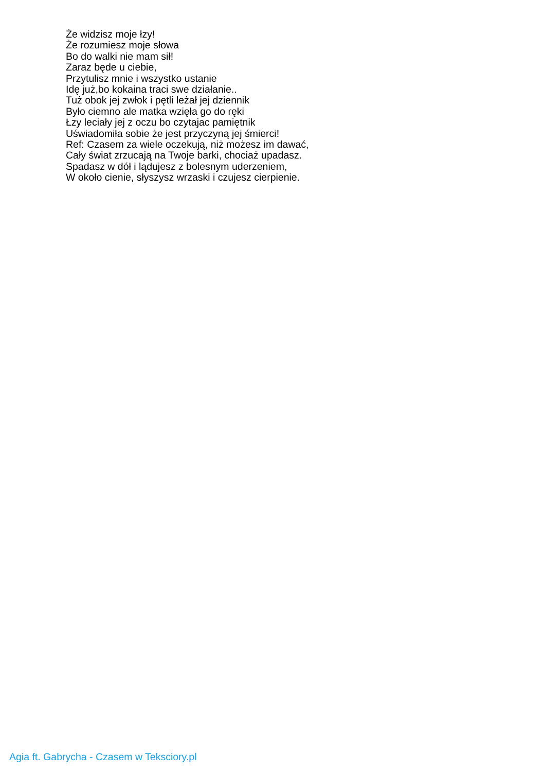Że widzisz moje łzy!
Że rozumiesz moje słowa
Bo do walki nie mam sił!
Zaraz będe u ciebie,
Przytulisz mnie i wszystko ustanie
Idę już,bo kokaina traci swe działanie..
Tuż obok jej zwłok i pętli leżał jej dziennik
Było ciemno ale matka wzięła go do ręki
Łzy leciały jej z oczu bo czytajac pamiętnik
Uświadomiła sobie że jest przyczyną jej śmierci!
Ref: Czasem za wiele oczekują, niż możesz im dawać,
Cały świat zrzucają na Twoje barki, chociaż upadasz.
Spadasz w dół i lądujesz z bolesnym uderzeniem,
W około cienie, słyszysz wrzaski i czujesz cierpienie.
Agia ft. Gabrycha - Czasem w Teksciory.pl